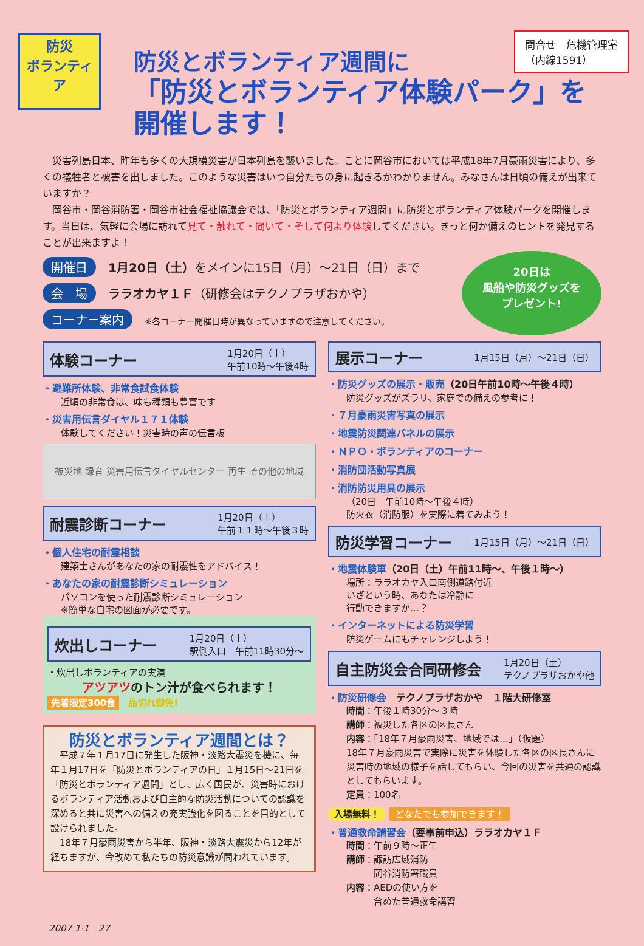問合せ　危機管理室
（内線1591）
防災
ボランティア
防災とボランティア週間に
「防災とボランティア体験パーク」を開催します！
　災害列島日本、昨年も多くの大規模災害が日本列島を襲いました。ことに岡谷市においては平成18年7月豪雨災害により、多くの犠牲者と被害を出しました。このような災害はいつ自分たちの身に起きるかわかりません。みなさんは日頃の備えが出来ていますか？
　岡谷市・岡谷消防署・岡谷市社会福祉協議会では、「防災とボランティア週間」に防災とボランティア体験パークを開催します。当日は、気軽に会場に訪れて見て・触れて・聞いて・そして何より体験してください。きっと何か備えのヒントを発見することが出来ますよ！
開催日 1月20日（土）をメインに15日（月）～21日（日）まで
会　場 ララオカヤ１Ｆ（研修会はテクノプラザおかや）
コーナー案内 ※各コーナー開催日時が異なっていますので注意してください。
20日は
風船や防災グッズを
プレゼント!
体験コーナー 1月20日（土）
午前10時～午後4時
・避難所体験、非常食試食体験
近頃の非常食は、味も種類も豊富です
・災害用伝言ダイヤル１７１体験
体験してください！災害時の声の伝言板
被災地 録音 災害用伝言ダイヤルセンター 再生 その他の地域
耐震診断コーナー 1月20日（土）
午前１１時～午後３時
・個人住宅の耐震相談
建築士さんがあなたの家の耐震性をアドバイス！
・あなたの家の耐震診断シミュレーション
パソコンを使った耐震診断シミュレーション
※簡単な自宅の図面が必要です。
炊出しコーナー 1月20日（土）
駅側入口　午前11時30分～
・炊出しボランティアの実演
アツアツのトン汁が食べられます！
先着限定300食　品切れ御免!
防災とボランティア週間とは？
　平成７年１月17日に発生した阪神・淡路大震災を機に、毎年１月17日を「防災とボランティアの日」１月15日～21日を「防災とボランティア週間」とし、広く国民が、災害時におけるボランティア活動および自主的な防災活動についての認識を深めると共に災害への備えの充実強化を図ることを目的として設けられました。
　18年７月豪雨災害から半年、阪神・淡路大震災から12年が経ちますが、今改めて私たちの防災意識が問われています。
展示コーナー 1月15日（月）～21日（日）
・防災グッズの展示・販売（20日午前10時～午後４時）
防災グッズがズラリ、家庭での備えの参考に！
・７月豪雨災害写真の展示
・地震防災関連パネルの展示
・ＮＰＯ・ボランティアのコーナー
・消防団活動写真展
・消防防災用具の展示
（20日　午前10時～午後４時）
防火衣（消防服）を実際に着てみよう！
防災学習コーナー 1月15日（月）～21日（日）
・地震体験車（20日（土）午前11時～、午後１時～）
場所：ララオカヤ入口南側道路付近
いざという時、あなたは冷静に
行動できますか…？
・インターネットによる防災学習
防災ゲームにもチャレンジしよう！
自主防災会合同研修会 1月20日（土）
テクノプラザおかや他
・防災研修会　テクノプラザおかや　１階大研修室
時間：午後１時30分～３時
講師：被災した各区の区長さん
内容：「18年７月豪雨災害、地域では…」（仮題）
18年７月豪雨災害で実際に災害を体験した各区の区長さんに災害時の地域の様子を話してもらい、今回の災害を共通の認識としてもらいます。
定員：100名
入場無料！ どなたでも参加できます！
・普通救命講習会（要事前申込）ララオカヤ１Ｆ
時間：午前９時～正午
講師：諏訪広域消防
　　　岡谷消防署職員
内容：AEDの使い方を
　　　含めた普通救命講習
2007 1·1　27